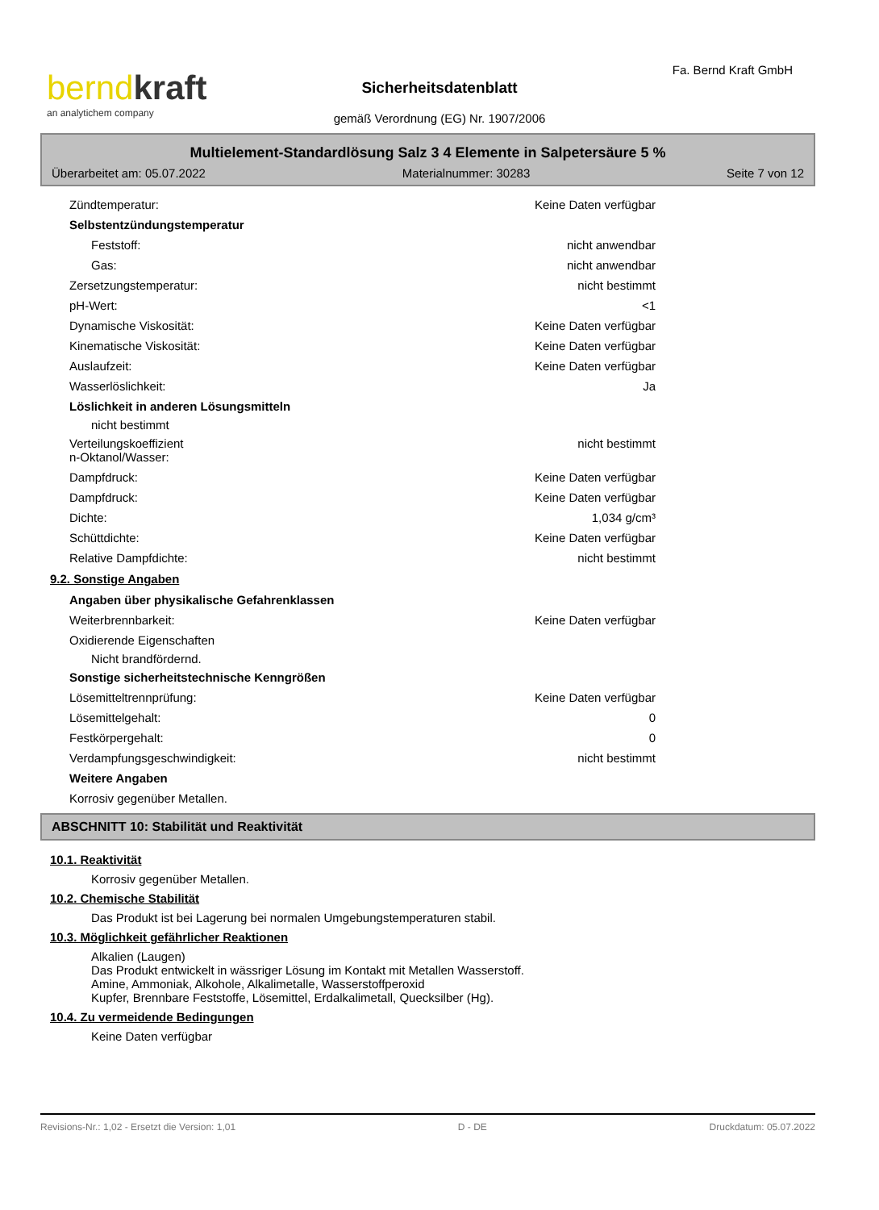berndkraft
an analytichem company
Sicherheitsdatenblatt
gemäß Verordnung (EG) Nr. 1907/2006
Fa. Bernd Kraft GmbH
Multielement-Standardlösung Salz 3 4 Elemente in Salpetersäure 5 %
Überarbeitet am: 05.07.2022 Materialnummer: 30283 Seite 7 von 12
Zündtemperatur: Keine Daten verfügbar
Selbstentzündungstemperatur
Feststoff: nicht anwendbar
Gas: nicht anwendbar
Zersetzungstemperatur: nicht bestimmt
pH-Wert: <1
Dynamische Viskosität: Keine Daten verfügbar
Kinematische Viskosität: Keine Daten verfügbar
Auslaufzeit: Keine Daten verfügbar
Wasserlöslichkeit: Ja
Löslichkeit in anderen Lösungsmitteln
nicht bestimmt
Verteilungskoeffizient
n-Oktanol/Wasser: nicht bestimmt
Dampfdruck: Keine Daten verfügbar
Dampfdruck: Keine Daten verfügbar
Dichte: 1,034 g/cm³
Schüttdichte: Keine Daten verfügbar
Relative Dampfdichte: nicht bestimmt
9.2. Sonstige Angaben
Angaben über physikalische Gefahrenklassen
Weiterbrennbarkeit: Keine Daten verfügbar
Oxidierende Eigenschaften
Nicht brandfördernd.
Sonstige sicherheitstechnische Kenngrößen
Lösemitteltrennprüfung: Keine Daten verfügbar
Lösemittelgehalt: 0
Festkörpergehalt: 0
Verdampfungsgeschwindigkeit: nicht bestimmt
Weitere Angaben
Korrosiv gegenüber Metallen.
ABSCHNITT 10: Stabilität und Reaktivität
10.1. Reaktivität
Korrosiv gegenüber Metallen.
10.2. Chemische Stabilität
Das Produkt ist bei Lagerung bei normalen Umgebungstemperaturen stabil.
10.3. Möglichkeit gefährlicher Reaktionen
Alkalien (Laugen)
Das Produkt entwickelt in wässriger Lösung im Kontakt mit Metallen Wasserstoff.
Amine, Ammoniak, Alkohole, Alkalimetalle, Wasserstoffperoxid
Kupfer, Brennbare Feststoffe, Lösemittel, Erdalkalimetall, Quecksilber (Hg).
10.4. Zu vermeidende Bedingungen
Keine Daten verfügbar
Revisions-Nr.: 1,02 - Ersetzt die Version: 1,01 D - DE Druckdatum: 05.07.2022